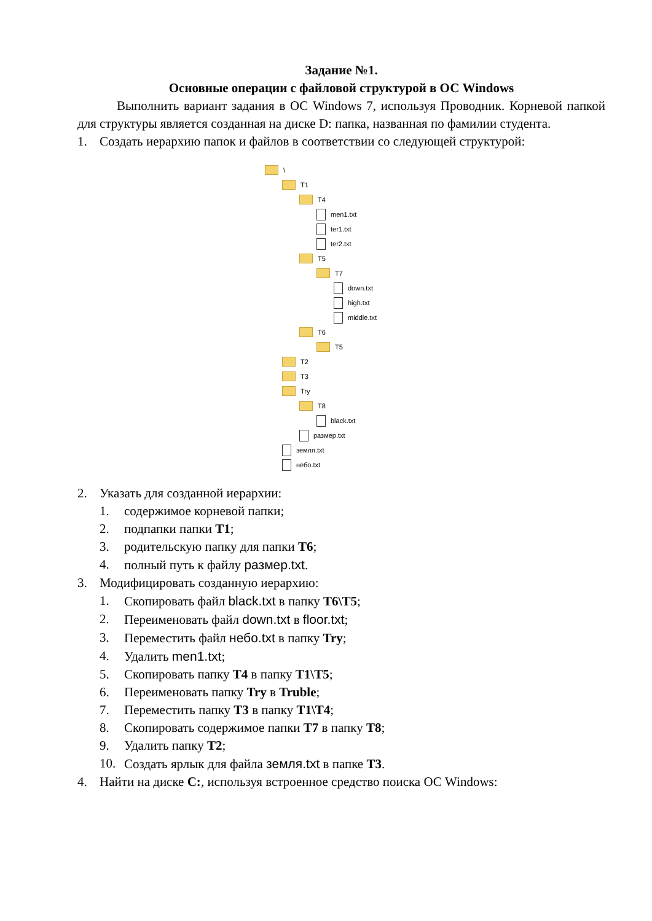Задание №1.
Основные операции с файловой структурой в ОС Windows
Выполнить вариант задания в ОС Windows 7, используя Проводник. Корневой папкой для структуры является созданная на диске D: папка, названная по фамилии студента.
1. Создать иерархию папок и файлов в соответствии со следующей структурой:
\
T1
T4
men1.txt
ter1.txt
ter2.txt
T5
T7
down.txt
high.txt
middle.txt
T6
T5
T2
T3
Try
T8
black.txt
размер.txt
земля.txt
небо.txt
2. Указать для созданной иерархии:
1. содержимое корневой папки;
2. подпапки папки T1;
3. родительскую папку для папки T6;
4. полный путь к файлу размер.txt.
3. Модифицировать созданную иерархию:
1. Скопировать файл black.txt в папку T6\T5;
2. Переименовать файл down.txt в floor.txt;
3. Переместить файл небо.txt в папку Try;
4. Удалить men1.txt;
5. Скопировать папку T4 в папку T1\T5;
6. Переименовать папку Try в Truble;
7. Переместить папку T3 в папку T1\T4;
8. Скопировать содержимое папки T7 в папку T8;
9. Удалить папку T2;
10. Создать ярлык для файла земля.txt в папке T3.
4. Найти на диске C:, используя встроенное средство поиска ОС Windows: